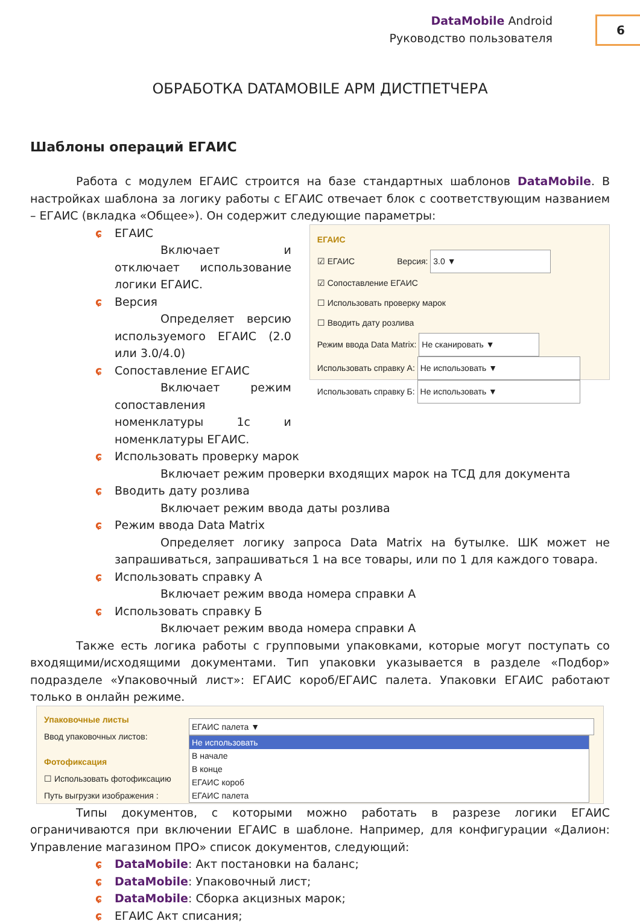DataMobile Android
Руководство пользователя
6
ОБРАБОТКА DATAMOBILE АРМ ДИСТПЕТЧЕРА
Шаблоны операций ЕГАИС
Работа с модулем ЕГАИС строится на базе стандартных шаблонов DataMobile. В настройках шаблона за логику работы с ЕГАИС отвечает блок с соответствующим названием – ЕГАИС (вкладка «Общее»). Он содержит следующие параметры:
ɕ ЕГАИС
Включает и отключает использование логики ЕГАИС.
ɕ Версия
Определяет версию используемого ЕГАИС (2.0 или 3.0/4.0)
ɕ Сопоставление ЕГАИС
Включает режим сопоставления номенклатуры 1с и номенклатуры ЕГАИС.
ЕГАИС
☑ ЕГАИС Версия: 3.0 ▼
☑ Сопоставление ЕГАИС
☐ Использовать проверку марок
☐ Вводить дату розлива
Режим ввода Data Matrix: Не сканировать ▼
Использовать справку А: Не использовать ▼
Использовать справку Б: Не использовать ▼
ɕ Использовать проверку марок
Включает режим проверки входящих марок на ТСД для документа
ɕ Вводить дату розлива
Включает режим ввода даты розлива
ɕ Режим ввода Data Matrix
Определяет логику запроса Data Matrix на бутылке. ШК может не запрашиваться, запрашиваться 1 на все товары, или по 1 для каждого товара.
ɕ Использовать справку А
Включает режим ввода номера справки А
ɕ Использовать справку Б
Включает режим ввода номера справки А
Также есть логика работы с групповыми упаковками, которые могут поступать со входящими/исходящими документами. Тип упаковки указывается в разделе «Подбор» подразделе «Упаковочный лист»: ЕГАИС короб/ЕГАИС палета. Упаковки ЕГАИС работают только в онлайн режиме.
Упаковочные листы
Ввод упаковочных листов:
Фотофиксация
☐ Использовать фотофиксацию
Путь выгрузки изображения :
ЕГАИС палета ▼
Не использовать
В начале
В конце
ЕГАИС короб
ЕГАИС палета
Типы документов, с которыми можно работать в разрезе логики ЕГАИС ограничиваются при включении ЕГАИС в шаблоне. Например, для конфигурации «Далион: Управление магазином ПРО» список документов, следующий:
ɕ DataMobile: Акт постановки на баланс;
ɕ DataMobile: Упаковочный лист;
ɕ DataMobile: Сборка акцизных марок;
ɕ ЕГАИС Акт списания;